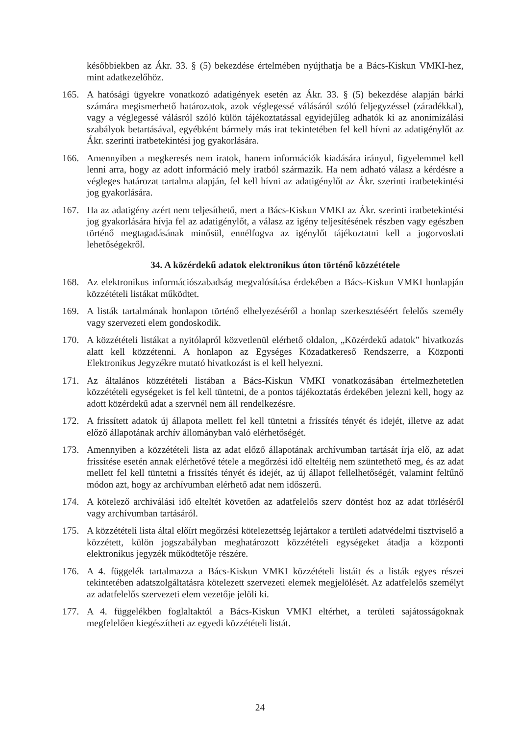későbbiekben az Ákr. 33. § (5) bekezdése értelmében nyújthatja be a Bács-Kiskun VMKI-hez, mint adatkezelőhöz.
165. A hatósági ügyekre vonatkozó adatigények esetén az Ákr. 33. § (5) bekezdése alapján bárki számára megismerhető határozatok, azok véglegessé válásáról szóló feljegyzéssel (záradékkal), vagy a véglegessé válásról szóló külön tájékoztatással egyidejűleg adhatók ki az anonimizálási szabályok betartásával, egyébként bármely más irat tekintetében fel kell hívni az adatigénylőt az Ákr. szerinti iratbetekintési jog gyakorlására.
166. Amennyiben a megkeresés nem iratok, hanem információk kiadására irányul, figyelemmel kell lenni arra, hogy az adott információ mely iratból származik. Ha nem adható válasz a kérdésre a végleges határozat tartalma alapján, fel kell hívni az adatigénylőt az Ákr. szerinti iratbetekintési jog gyakorlására.
167. Ha az adatigény azért nem teljesíthető, mert a Bács-Kiskun VMKI az Ákr. szerinti iratbetekintési jog gyakorlására hívja fel az adatigénylőt, a válasz az igény teljesítésének részben vagy egészben történő megtagadásának minősül, ennélfogva az igénylőt tájékoztatni kell a jogorvoslati lehetőségekről.
34. A közérdekű adatok elektronikus úton történő közzététele
168. Az elektronikus információszabadság megvalósítása érdekében a Bács-Kiskun VMKI honlapján közzétételi listákat működtet.
169. A listák tartalmának honlapon történő elhelyezéséről a honlap szerkesztéséért felelős személy vagy szervezeti elem gondoskodik.
170. A közzétételi listákat a nyitólapról közvetlenül elérhető oldalon, „Közérdekű adatok” hivatkozás alatt kell közzétenni. A honlapon az Egységes Közadatkereső Rendszerre, a Központi Elektronikus Jegyzékre mutató hivatkozást is el kell helyezni.
171. Az általános közzétételi listában a Bács-Kiskun VMKI vonatkozásában értelmezhetetlen közzétételi egységeket is fel kell tüntetni, de a pontos tájékoztatás érdekében jelezni kell, hogy az adott közérdekű adat a szervnél nem áll rendelkezésre.
172. A frissített adatok új állapota mellett fel kell tüntetni a frissítés tényét és idejét, illetve az adat előző állapotának archív állományban való elérhetőségét.
173. Amennyiben a közzétételi lista az adat előző állapotának archívumban tartását írja elő, az adat frissítése esetén annak elérhetővé tétele a megőrzési idő elteltéig nem szüntethető meg, és az adat mellett fel kell tüntetni a frissítés tényét és idejét, az új állapot fellelhetőségét, valamint feltűnő módon azt, hogy az archívumban elérhető adat nem időszerű.
174. A kötelező archiválási idő elteltét követően az adatfelelős szerv döntést hoz az adat törléséről vagy archívumban tartásáról.
175. A közzétételi lista által előírt megőrzési kötelezettség lejártakor a területi adatvédelmi tisztviselő a közzétett, külön jogszabályban meghatározott közzétételi egységeket átadja a központi elektronikus jegyzék működtetője részére.
176. A 4. függelék tartalmazza a Bács-Kiskun VMKI közzétételi listáit és a listák egyes részei tekintetében adatszolgáltatásra kötelezett szervezeti elemek megjelölését. Az adatfelelős személyt az adatfelelős szervezeti elem vezetője jelöli ki.
177. A 4. függelékben foglaltaktól a Bács-Kiskun VMKI eltérhet, a területi sajátosságoknak megfelelően kiegészítheti az egyedi közzétételi listát.
24